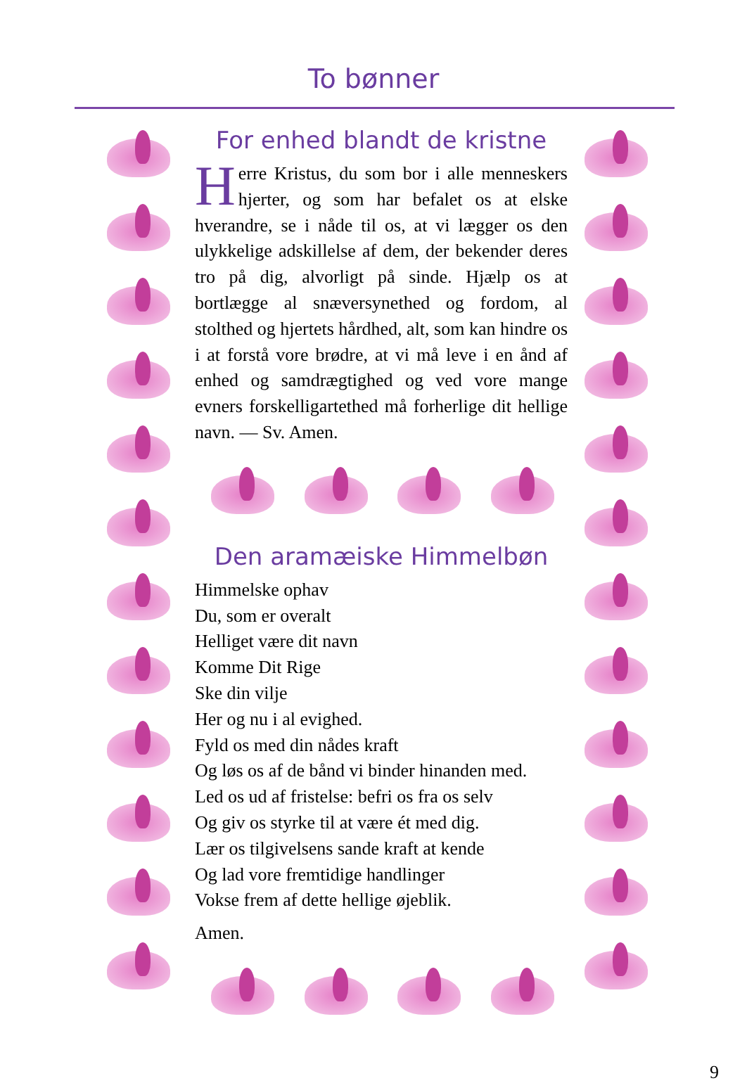To bønner
For enhed blandt de kristne
Herre Kristus, du som bor i alle menneskers hjerter, og som har befalet os at elske hverandre, se i nåde til os, at vi lægger os den ulykkelige adskillelse af dem, der bekender deres tro på dig, alvorligt på sinde. Hjælp os at bortlægge al snæversynethed og fordom, al stolthed og hjertets hårdhed, alt, som kan hindre os i at forstå vore brødre, at vi må leve i en ånd af enhed og samdrægtighed og ved vore mange evners forskelligartethed må forherlige dit hellige navn. — Sv. Amen.
Den aramæiske Himmelbøn
Himmelske ophav
Du, som er overalt
Helliget være dit navn
Komme Dit Rige
Ske din vilje
Her og nu i al evighed.
Fyld os med din nådes kraft
Og løs os af de bånd vi binder hinanden med.
Led os ud af fristelse: befri os fra os selv
Og giv os styrke til at være ét med dig.
Lær os tilgivelsens sande kraft at kende
Og lad vore fremtidige handlinger
Vokse frem af dette hellige øjeblik.
Amen.
9